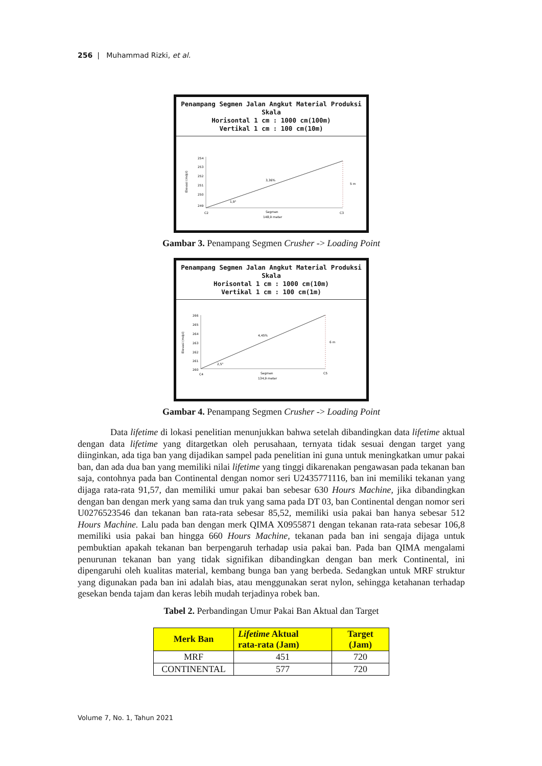256 | Muhammad Rizki, et al.
Penampang Segmen Jalan Angkut Material Produksi
Skala
Horisontal 1 cm : 1000 cm(100m)
Vertikal 1 cm : 100 cm(10m)
254
253
252
251
250
249
3,36%
5 m
1,9°
C2
C3
Segmen
148,9 meter
Elevasi (mdpl)
Gambar 3. Penampang Segmen Crusher -> Loading Point
Penampang Segmen Jalan Angkut Material Produksi
Skala
Horisontal 1 cm : 1000 cm(10m)
Vertikal 1 cm : 100 cm(1m)
266
265
264
263
262
261
260
4,45%
6 m
2,5°
C4
C5
Segmen
134,9 meter
Elevasi (mdpl)
Gambar 4. Penampang Segmen Crusher -> Loading Point
Data lifetime di lokasi penelitian menunjukkan bahwa setelah dibandingkan data lifetime aktual dengan data lifetime yang ditargetkan oleh perusahaan, ternyata tidak sesuai dengan target yang diinginkan, ada tiga ban yang dijadikan sampel pada penelitian ini guna untuk meningkatkan umur pakai ban, dan ada dua ban yang memiliki nilai lifetime yang tinggi dikarenakan pengawasan pada tekanan ban saja, contohnya pada ban Continental dengan nomor seri U2435771116, ban ini memiliki tekanan yang dijaga rata-rata 91,57, dan memiliki umur pakai ban sebesar 630 Hours Machine, jika dibandingkan dengan ban dengan merk yang sama dan truk yang sama pada DT 03, ban Continental dengan nomor seri U0276523546 dan tekanan ban rata-rata sebesar 85,52, memiliki usia pakai ban hanya sebesar 512 Hours Machine. Lalu pada ban dengan merk QIMA X0955871 dengan tekanan rata-rata sebesar 106,8 memiliki usia pakai ban hingga 660 Hours Machine, tekanan pada ban ini sengaja dijaga untuk pembuktian apakah tekanan ban berpengaruh terhadap usia pakai ban. Pada ban QIMA mengalami penurunan tekanan ban yang tidak signifikan dibandingkan dengan ban merk Continental, ini dipengaruhi oleh kualitas material, kembang bunga ban yang berbeda. Sedangkan untuk MRF struktur yang digunakan pada ban ini adalah bias, atau menggunakan serat nylon, sehingga ketahanan terhadap gesekan benda tajam dan keras lebih mudah terjadinya robek ban.
Tabel 2. Perbandingan Umur Pakai Ban Aktual dan Target
| Merk Ban | Lifetime Aktual rata-rata (Jam) | Target (Jam) |
| --- | --- | --- |
| MRF | 451 | 720 |
| CONTINENTAL | 577 | 720 |
Volume 7, No. 1, Tahun 2021